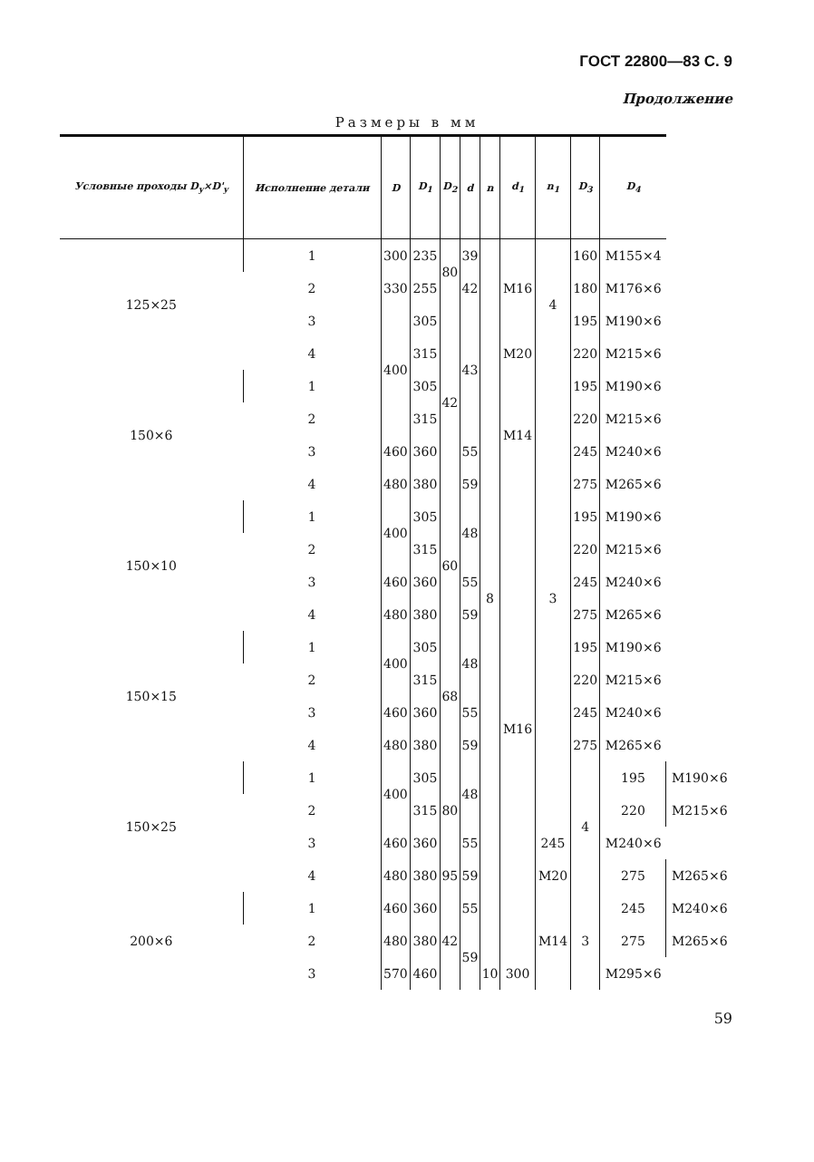ГОСТ 22800—83 С. 9
Продолжение
Размеры в мм
| Условные проходы D<sub>y</sub>×D'<sub>y</sub> | Исполнение детали | D | D<sub>1</sub> | D<sub>2</sub> | d | n | d<sub>1</sub> | n<sub>1</sub> | D<sub>3</sub> | D<sub>4</sub> | |
| --- | --- | --- | --- | --- | --- | --- | --- | --- | --- | --- | --- |
| 125×25 | 1 | 300 | 235 | 80 | 39 | 8 | M16 | 4 | 160 | M155×4 | |
| | 2 | 330 | 255 | | 42 | | | | 180 | M176×6 | |
| | 3 | 400 | 305 | 42 | 43 | | | | 195 | M190×6 | |
| | 4 | | 315 | | | | M20 | | 220 | M215×6 | |
| 150×6 | 1 | | 305 | | | | M14 | 3 | 195 | M190×6 | |
| | 2 | | 315 | | | | | | 220 | M215×6 | |
| | 3 | 460 | 360 | | 55 | | | | 245 | M240×6 | |
| | 4 | 480 | 380 | | 59 | | | | 275 | M265×6 | |
| 150×10 | 1 | 400 | 305 | 60 | 48 | | M16 | | 195 | M190×6 | |
| | 2 | | 315 | | | | | | 220 | M215×6 | |
| | 3 | 460 | 360 | | 55 | | | | 245 | M240×6 | |
| | 4 | 480 | 380 | | 59 | | | | 275 | M265×6 | |
| 150×15 | 1 | 400 | 305 | 68 | 48 | | | | 195 | M190×6 | |
| | 2 | | 315 | | | | | | 220 | M215×6 | |
| | 3 | 460 | 360 | | 55 | | | | 245 | M240×6 | |
| | 4 | 480 | 380 | | 59 | | | | 275 | M265×6 | |
| 150×25 | 1 | 400 | 305 | 80 | 48 | | | | 4 | 195 | M190×6 |
| | 2 | | 315 | | | | | | | 220 | M215×6 |
| | 3 | 460 | 360 | | 55 | | | 245 | | M240×6 | |
| | 4 | 480 | 380 | 95 | 59 | | | M20 | | 275 | M265×6 |
| 200×6 | 1 | 460 | 360 | 42 | 55 | | | M14 | 3 | 245 | M240×6 |
| | 2 | 480 | 380 | | 59 | | | | | 275 | M265×6 |
| | 3 | 570 | 460 | | | 10 | 300 | | | M295×6 | |
59